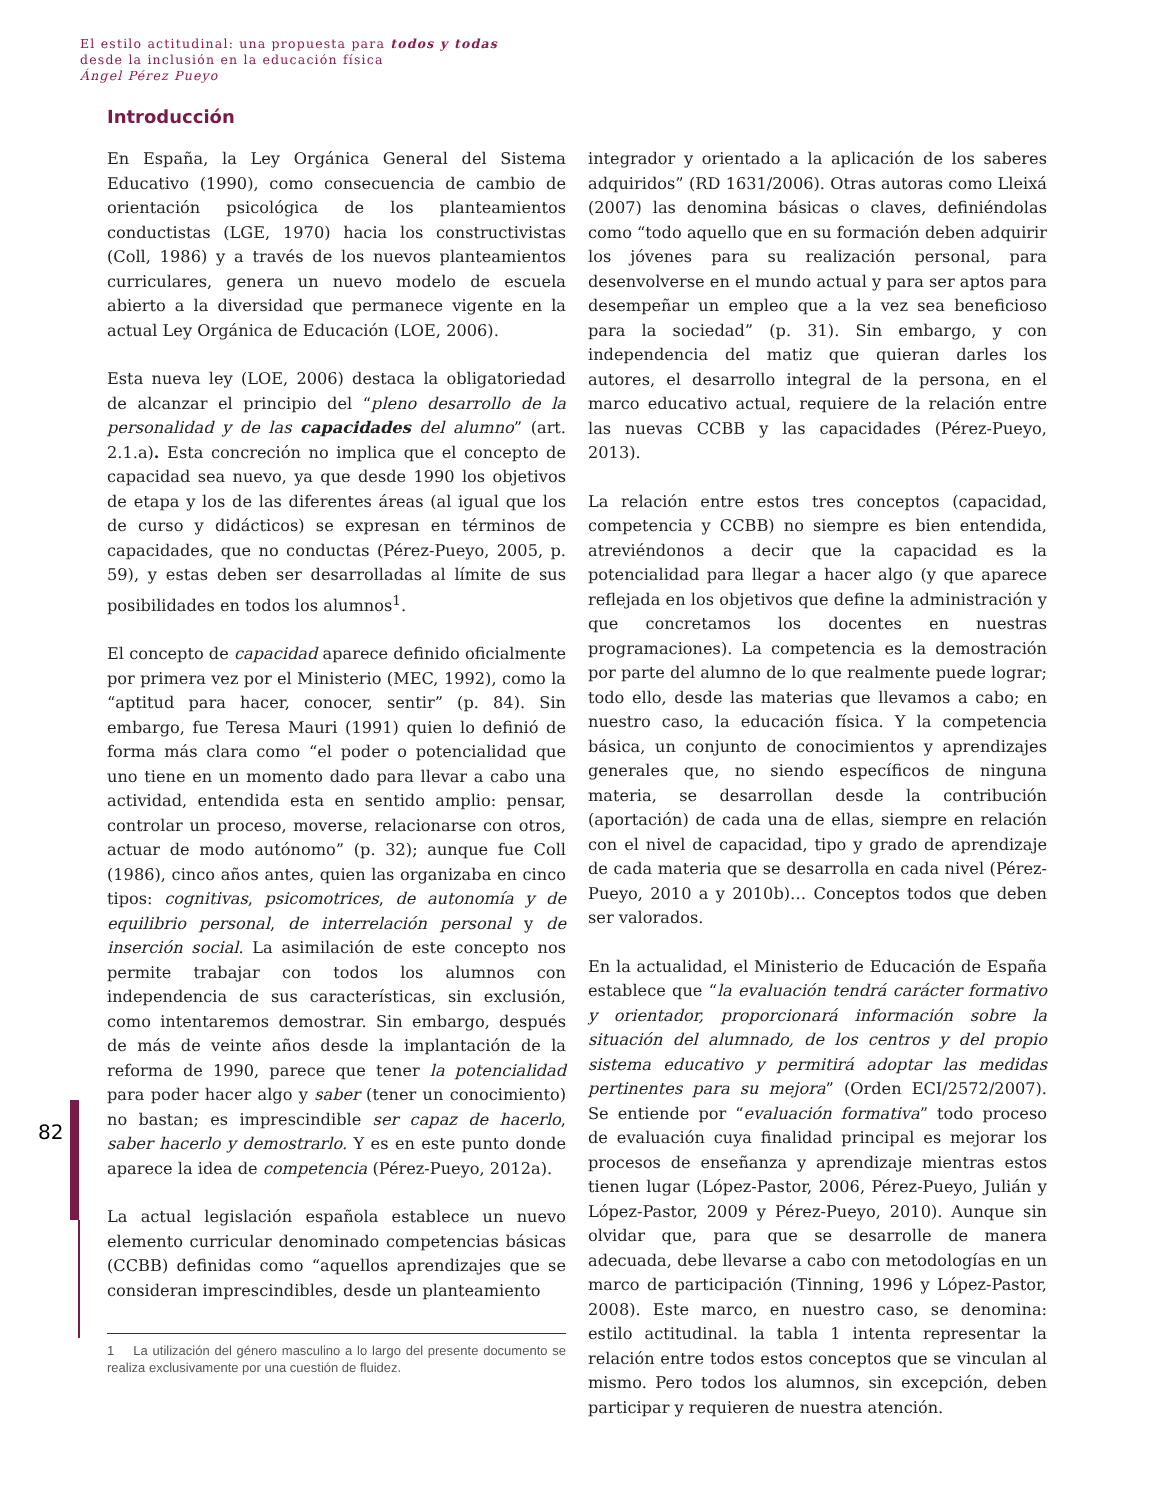El estilo actitudinal: una propuesta para todos y todas
desde la inclusión en la educación física
Ángel Pérez Pueyo
82
Introducción
En España, la Ley Orgánica General del Sistema Educativo (1990), como consecuencia de cambio de orientación psicológica de los planteamientos conductistas (LGE, 1970) hacia los constructivistas (Coll, 1986) y a través de los nuevos planteamientos curriculares, genera un nuevo modelo de escuela abierto a la diversidad que permanece vigente en la actual Ley Orgánica de Educación (LOE, 2006).
Esta nueva ley (LOE, 2006) destaca la obligatoriedad de alcanzar el principio del “pleno desarrollo de la personalidad y de las capacidades del alumno” (art. 2.1.a). Esta concreción no implica que el concepto de capacidad sea nuevo, ya que desde 1990 los objetivos de etapa y los de las diferentes áreas (al igual que los de curso y didácticos) se expresan en términos de capacidades, que no conductas (Pérez-Pueyo, 2005, p. 59), y estas deben ser desarrolladas al límite de sus posibilidades en todos los alumnos<sup>1</sup>.
El concepto de capacidad aparece definido oficialmente por primera vez por el Ministerio (MEC, 1992), como la “aptitud para hacer, conocer, sentir” (p. 84). Sin embargo, fue Teresa Mauri (1991) quien lo definió de forma más clara como “el poder o potencialidad que uno tiene en un momento dado para llevar a cabo una actividad, entendida esta en sentido amplio: pensar, controlar un proceso, moverse, relacionarse con otros, actuar de modo autónomo” (p. 32); aunque fue Coll (1986), cinco años antes, quien las organizaba en cinco tipos: cognitivas, psicomotrices, de autonomía y de equilibrio personal, de interrelación personal y de inserción social. La asimilación de este concepto nos permite trabajar con todos los alumnos con independencia de sus características, sin exclusión, como intentaremos demostrar. Sin embargo, después de más de veinte años desde la implantación de la reforma de 1990, parece que tener la potencialidad para poder hacer algo y saber (tener un conocimiento) no bastan; es imprescindible ser capaz de hacerlo, saber hacerlo y demostrarlo. Y es en este punto donde aparece la idea de competencia (Pérez-Pueyo, 2012a).
La actual legislación española establece un nuevo elemento curricular denominado competencias básicas (CCBB) definidas como “aquellos aprendizajes que se consideran imprescindibles, desde un planteamiento
1 La utilización del género masculino a lo largo del presente documento se realiza exclusivamente por una cuestión de fluidez.
integrador y orientado a la aplicación de los saberes adquiridos” (RD 1631/2006). Otras autoras como Lleixá (2007) las denomina básicas o claves, definiéndolas como “todo aquello que en su formación deben adquirir los jóvenes para su realización personal, para desenvolverse en el mundo actual y para ser aptos para desempeñar un empleo que a la vez sea beneficioso para la sociedad” (p. 31). Sin embargo, y con independencia del matiz que quieran darles los autores, el desarrollo integral de la persona, en el marco educativo actual, requiere de la relación entre las nuevas CCBB y las capacidades (Pérez-Pueyo, 2013).
La relación entre estos tres conceptos (capacidad, competencia y CCBB) no siempre es bien entendida, atreviéndonos a decir que la capacidad es la potencialidad para llegar a hacer algo (y que aparece reflejada en los objetivos que define la administración y que concretamos los docentes en nuestras programaciones). La competencia es la demostración por parte del alumno de lo que realmente puede lograr; todo ello, desde las materias que llevamos a cabo; en nuestro caso, la educación física. Y la competencia básica, un conjunto de conocimientos y aprendizajes generales que, no siendo específicos de ninguna materia, se desarrollan desde la contribución (aportación) de cada una de ellas, siempre en relación con el nivel de capacidad, tipo y grado de aprendizaje de cada materia que se desarrolla en cada nivel (Pérez-Pueyo, 2010 a y 2010b)… Conceptos todos que deben ser valorados.
En la actualidad, el Ministerio de Educación de España establece que “la evaluación tendrá carácter formativo y orientador, proporcionará información sobre la situación del alumnado, de los centros y del propio sistema educativo y permitirá adoptar las medidas pertinentes para su mejora” (Orden ECI/2572/2007). Se entiende por “evaluación formativa” todo proceso de evaluación cuya finalidad principal es mejorar los procesos de enseñanza y aprendizaje mientras estos tienen lugar (López-Pastor, 2006, Pérez-Pueyo, Julián y López-Pastor, 2009 y Pérez-Pueyo, 2010). Aunque sin olvidar que, para que se desarrolle de manera adecuada, debe llevarse a cabo con metodologías en un marco de participación (Tinning, 1996 y López-Pastor, 2008). Este marco, en nuestro caso, se denomina: estilo actitudinal. la tabla 1 intenta representar la relación entre todos estos conceptos que se vinculan al mismo. Pero todos los alumnos, sin excepción, deben participar y requieren de nuestra atención.